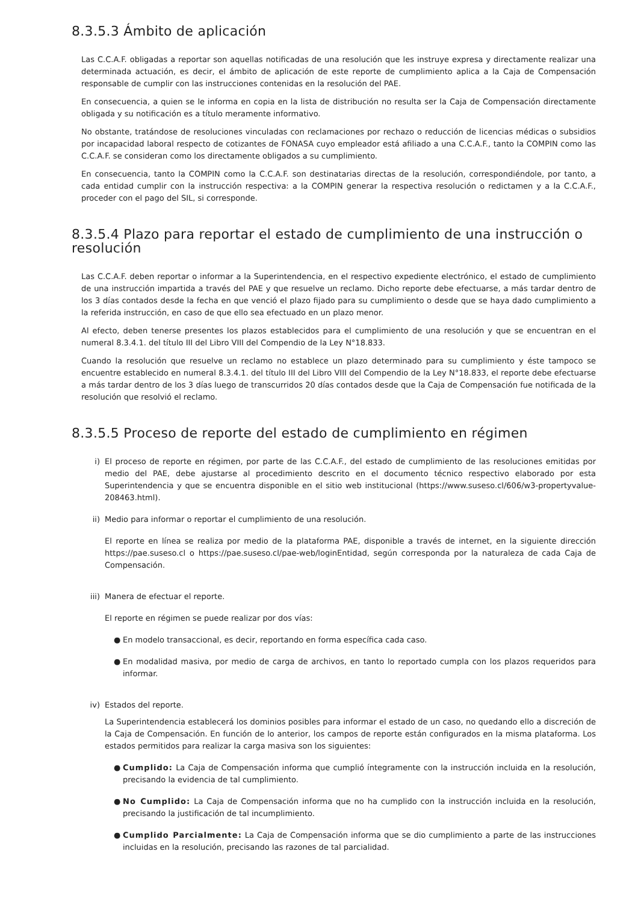8.3.5.3 Ámbito de aplicación
Las C.C.A.F. obligadas a reportar son aquellas notificadas de una resolución que les instruye expresa y directamente realizar una determinada actuación, es decir, el ámbito de aplicación de este reporte de cumplimiento aplica a la Caja de Compensación responsable de cumplir con las instrucciones contenidas en la resolución del PAE.
En consecuencia, a quien se le informa en copia en la lista de distribución no resulta ser la Caja de Compensación directamente obligada y su notificación es a título meramente informativo.
No obstante, tratándose de resoluciones vinculadas con reclamaciones por rechazo o reducción de licencias médicas o subsidios por incapacidad laboral respecto de cotizantes de FONASA cuyo empleador está afiliado a una C.C.A.F., tanto la COMPIN como las C.C.A.F. se consideran como los directamente obligados a su cumplimiento.
En consecuencia, tanto la COMPIN como la C.C.A.F. son destinatarias directas de la resolución, correspondiéndole, por tanto, a cada entidad cumplir con la instrucción respectiva: a la COMPIN generar la respectiva resolución o redictamen y a la C.C.A.F., proceder con el pago del SIL, si corresponde.
8.3.5.4 Plazo para reportar el estado de cumplimiento de una instrucción o resolución
Las C.C.A.F. deben reportar o informar a la Superintendencia, en el respectivo expediente electrónico, el estado de cumplimiento de una instrucción impartida a través del PAE y que resuelve un reclamo. Dicho reporte debe efectuarse, a más tardar dentro de los 3 días contados desde la fecha en que venció el plazo fijado para su cumplimiento o desde que se haya dado cumplimiento a la referida instrucción, en caso de que ello sea efectuado en un plazo menor.
Al efecto, deben tenerse presentes los plazos establecidos para el cumplimiento de una resolución y que se encuentran en el numeral 8.3.4.1. del título III del Libro VIII del Compendio de la Ley N°18.833.
Cuando la resolución que resuelve un reclamo no establece un plazo determinado para su cumplimiento y éste tampoco se encuentre establecido en numeral 8.3.4.1. del título III del Libro VIII del Compendio de la Ley N°18.833, el reporte debe efectuarse a más tardar dentro de los 3 días luego de transcurridos 20 días contados desde que la Caja de Compensación fue notificada de la resolución que resolvió el reclamo.
8.3.5.5 Proceso de reporte del estado de cumplimiento en régimen
i) El proceso de reporte en régimen, por parte de las C.C.A.F., del estado de cumplimiento de las resoluciones emitidas por medio del PAE, debe ajustarse al procedimiento descrito en el documento técnico respectivo elaborado por esta Superintendencia y que se encuentra disponible en el sitio web institucional (https://www.suseso.cl/606/w3-propertyvalue-208463.html).
ii)
Medio para informar o reportar el cumplimiento de una resolución.
El reporte en línea se realiza por medio de la plataforma PAE, disponible a través de internet, en la siguiente dirección https://pae.suseso.cl o https://pae.suseso.cl/pae-web/loginEntidad, según corresponda por la naturaleza de cada Caja de Compensación.
iii)
Manera de efectuar el reporte.
El reporte en régimen se puede realizar por dos vías:
● En modelo transaccional, es decir, reportando en forma específica cada caso.
● En modalidad masiva, por medio de carga de archivos, en tanto lo reportado cumpla con los plazos requeridos para informar.
iv)
Estados del reporte.
La Superintendencia establecerá los dominios posibles para informar el estado de un caso, no quedando ello a discreción de la Caja de Compensación. En función de lo anterior, los campos de reporte están configurados en la misma plataforma. Los estados permitidos para realizar la carga masiva son los siguientes:
● Cumplido: La Caja de Compensación informa que cumplió íntegramente con la instrucción incluida en la resolución, precisando la evidencia de tal cumplimiento.
● No Cumplido: La Caja de Compensación informa que no ha cumplido con la instrucción incluida en la resolución, precisando la justificación de tal incumplimiento.
● Cumplido Parcialmente: La Caja de Compensación informa que se dio cumplimiento a parte de las instrucciones incluidas en la resolución, precisando las razones de tal parcialidad.